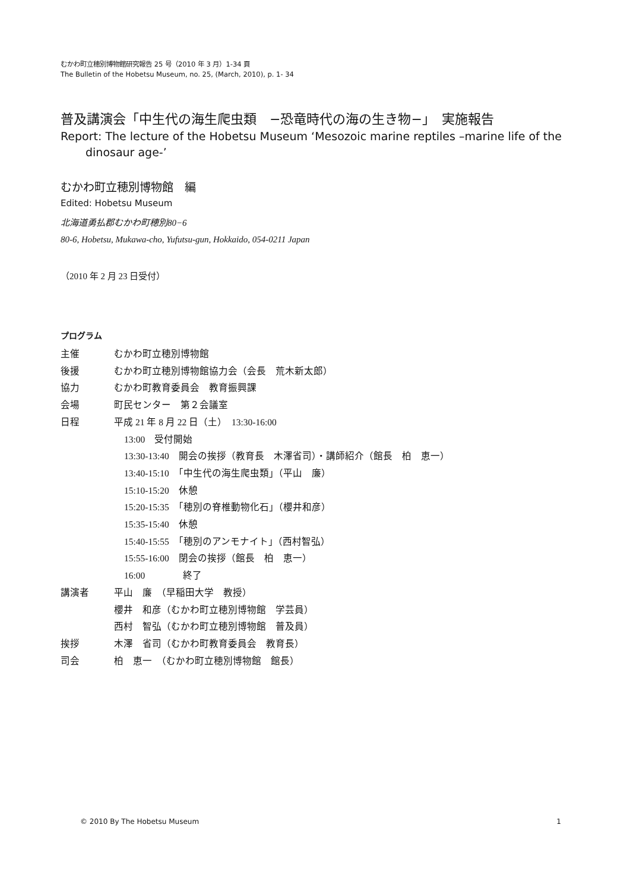むかわ町立穂別博物館研究報告 25 号（2010 年 3 月）1-34 頁
The Bulletin of the Hobetsu Museum, no. 25, (March, 2010), p. 1- 34
普及講演会「中生代の海生爬虫類　−恐竜時代の海の生き物−」　実施報告
Report: The lecture of the Hobetsu Museum ‘Mesozoic marine reptiles –marine life of the dinosaur age-’
むかわ町立穂別博物館　編
Edited: Hobetsu Museum
北海道勇払郡むかわ町穂別80−6
80-6, Hobetsu, Mukawa-cho, Yufutsu-gun, Hokkaido, 054-0211 Japan
（2010 年 2 月 23 日受付）
プログラム
主催 むかわ町立穂別博物館
後援 むかわ町立穂別博物館協力会（会長　荒木新太郎）
協力 むかわ町教育委員会　教育振興課
会場 町民センター　第２会議室
日程 平成 21 年 8 月 22 日（土）　13:30-16:00
13:00　受付開始
13:30-13:40　開会の挨拶（教育長　木澤省司）・講師紹介（館長　柏　恵一）
13:40-15:10　「中生代の海生爬虫類」（平山　廉）
15:10-15:20　休憩
15:20-15:35　「穂別の脊椎動物化石」（櫻井和彦）
15:35-15:40　休憩
15:40-15:55　「穂別のアンモナイト」（西村智弘）
15:55-16:00　閉会の挨拶（館長　柏　恵一）
16:00　　　　終了
講演者 平山　廉　（早稲田大学　教授）
櫻井　和彦（むかわ町立穂別博物館　学芸員）
西村　智弘（むかわ町立穂別博物館　普及員）
挨拶 木澤　省司（むかわ町教育委員会　教育長）
司会 柏　恵一　（むかわ町立穂別博物館　館長）
© 2010 By The Hobetsu Museum 1